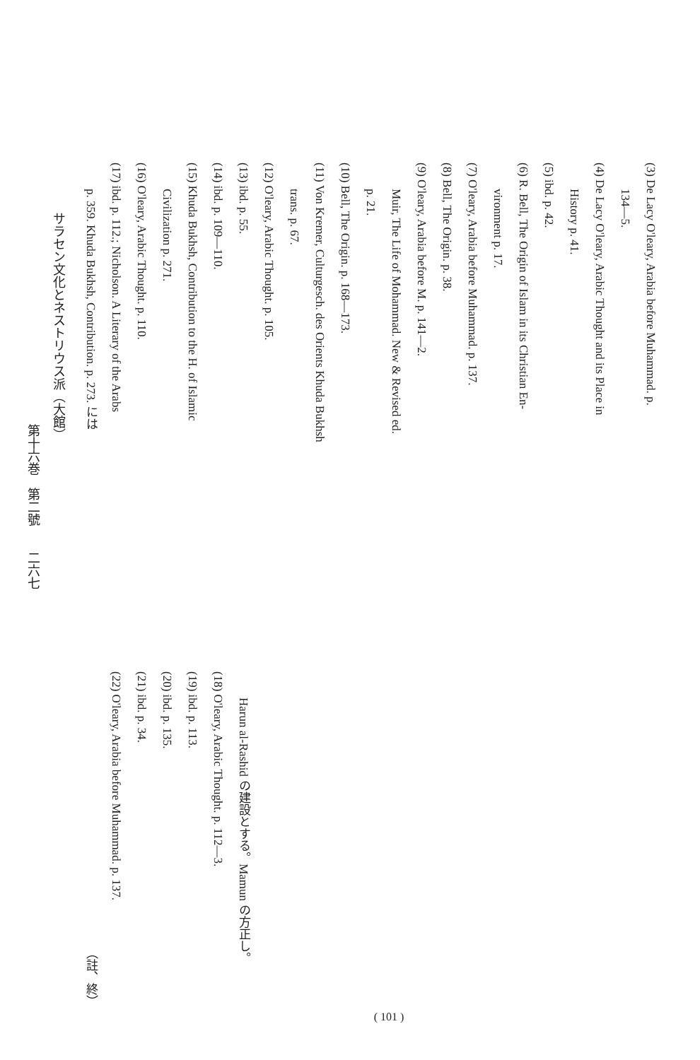(3) De Lacy O'leary, Arabia before Muhammad. p.
134—5.
(4) De Lacy O'leary, Arabic Thought and its Place in
History p. 41.
(5) ibd. p. 42.
(6) R. Bell, The Origin of Islam in its Christian En-
vironment p. 17.
(7) O'leary, Arabia before Muhammad. p. 137.
(8) Bell, The Origin. p. 38.
(9) O'leary, Arabia before M. p. 141—2.
Muir, The Life of Mohammad. New & Revised ed.
p. 21.
(10) Bell, The Origin. p. 168—173.
(11) Von Kremer, Culturgesch. des Orients Khuda Bukhsh
trans. p. 67.
(12) O'leary, Arabic Thought. p. 105.
(13) ibd. p. 55.
(14) ibd. p. 109—110.
(15) Khuda Bukhsh, Contribution to the H. of Islamic
Civilization p. 271.
(16) O'leary, Arabic Thought. p. 110.
(17) ibd. p. 112.; Nicholson. A Literary of the Arabs
p. 359. Khuda Bukhsh, Contribution. p. 273. には
Harun al-Rashid の建設とする。Mamun の方正し。
(18) O'leary, Arabic Thought. p. 112—3.
(19) ibd. p. 113.
(20) ibd. p. 135.
(21) ibd. p. 34.
(22) O'leary, Arabia before Muhammad. p. 137.
（註、終）
( 101 )
サラセン文化とネストリウス派（大館）
第十六巻　第二號　　二六七